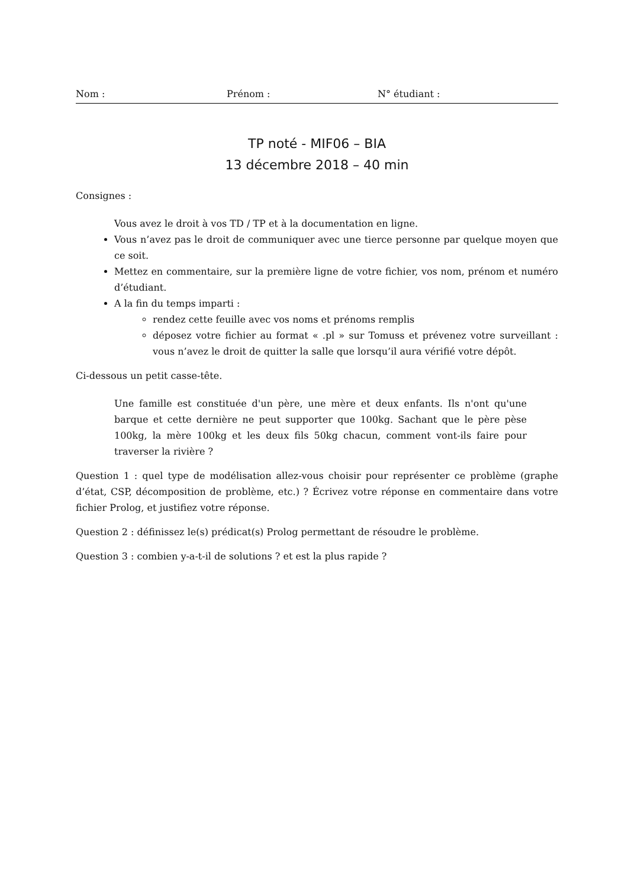Nom : Prénom : N° étudiant :
TP noté - MIF06 – BIA
13 décembre 2018 – 40 min
Consignes :
Vous avez le droit à vos TD / TP et à la documentation en ligne.
Vous n’avez pas le droit de communiquer avec une tierce personne par quelque moyen que ce soit.
Mettez en commentaire, sur la première ligne de votre fichier, vos nom, prénom et numéro d’étudiant.
A la fin du temps imparti :
rendez cette feuille avec vos noms et prénoms remplis
déposez votre fichier au format « .pl » sur Tomuss et prévenez votre surveillant : vous n’avez le droit de quitter la salle que lorsqu’il aura vérifié votre dépôt.
Ci-dessous un petit casse-tête.
Une famille est constituée d'un père, une mère et deux enfants. Ils n'ont qu'une barque et cette dernière ne peut supporter que 100kg. Sachant que le père pèse 100kg, la mère 100kg et les deux fils 50kg chacun, comment vont-ils faire pour traverser la rivière ?
Question 1 : quel type de modélisation allez-vous choisir pour représenter ce problème (graphe d’état, CSP, décomposition de problème, etc.) ? Écrivez votre réponse en commentaire dans votre fichier Prolog, et justifiez votre réponse.
Question 2 : définissez le(s) prédicat(s) Prolog permettant de résoudre le problème.
Question 3 : combien y-a-t-il de solutions ? et est la plus rapide ?